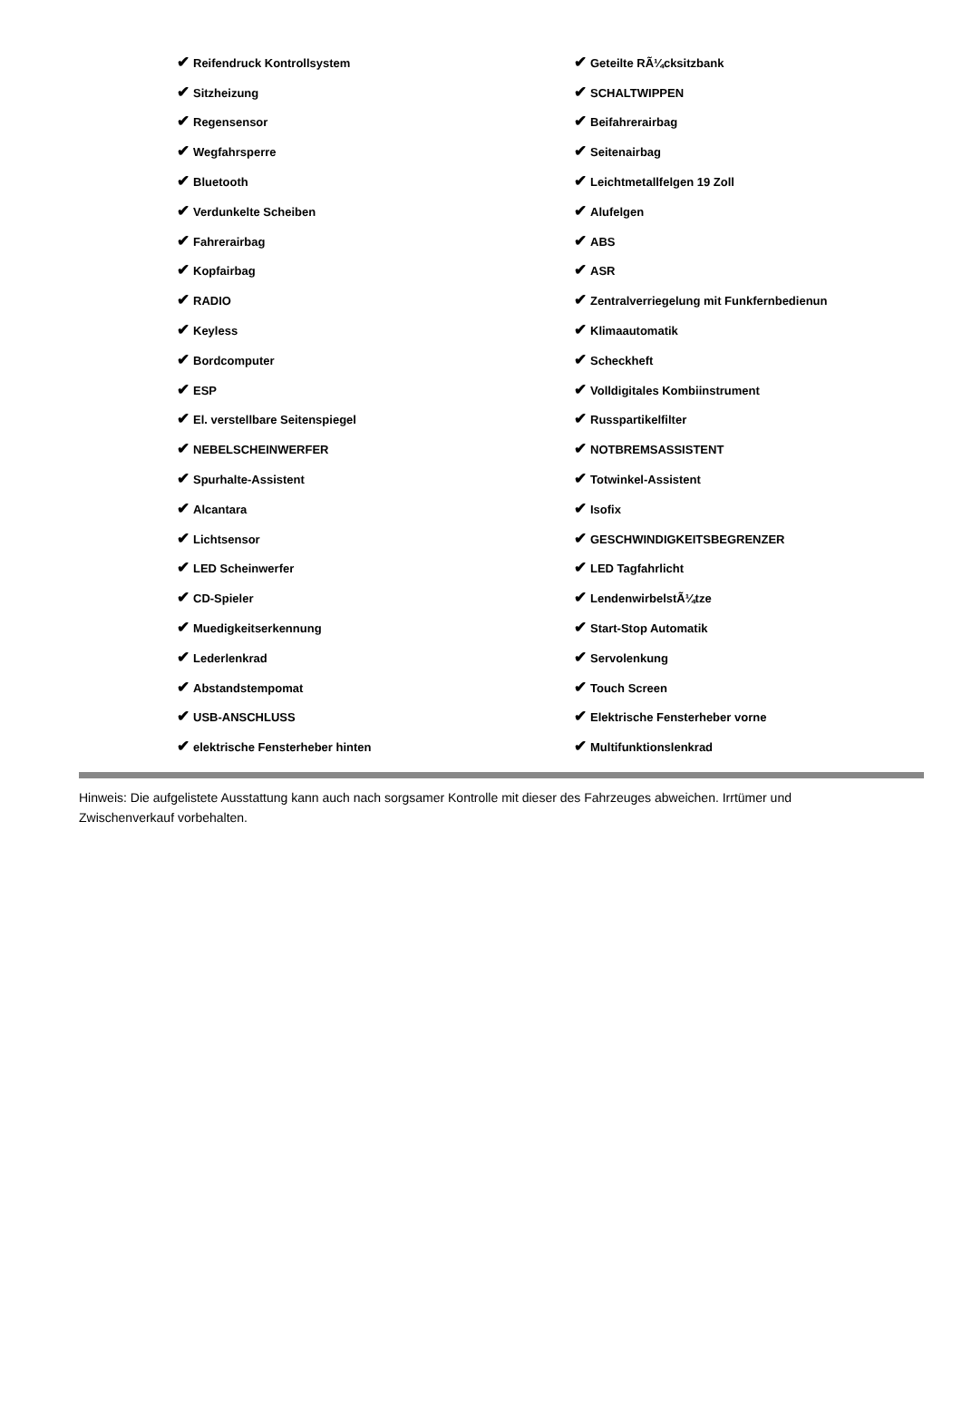| ✔ Reifendruck Kontrollsystem | ✔ Geteilte RÃ¼cksitzbank |
| ✔ Sitzheizung | ✔ SCHALTWIPPEN |
| ✔ Regensensor | ✔ Beifahrerairbag |
| ✔ Wegfahrsperre | ✔ Seitenairbag |
| ✔ Bluetooth | ✔ Leichtmetallfelgen 19 Zoll |
| ✔ Verdunkelte Scheiben | ✔ Alufelgen |
| ✔ Fahrerairbag | ✔ ABS |
| ✔ Kopfairbag | ✔ ASR |
| ✔ RADIO | ✔ Zentralverriegelung mit Funkfernbedienun |
| ✔ Keyless | ✔ Klimaautomatik |
| ✔ Bordcomputer | ✔ Scheckheft |
| ✔ ESP | ✔ Volldigitales Kombiinstrument |
| ✔ El. verstellbare Seitenspiegel | ✔ Russpartikelfilter |
| ✔ NEBELSCHEINWERFER | ✔ NOTBREMSASSISTENT |
| ✔ Spurhalte-Assistent | ✔ Totwinkel-Assistent |
| ✔ Alcantara | ✔ Isofix |
| ✔ Lichtsensor | ✔ GESCHWINDIGKEITSBEGRENZER |
| ✔ LED Scheinwerfer | ✔ LED Tagfahrlicht |
| ✔ CD-Spieler | ✔ LendenwirbelstÃ¼tze |
| ✔ Muedigkeitserkennung | ✔ Start-Stop Automatik |
| ✔ Lederlenkrad | ✔ Servolenkung |
| ✔ Abstandstempomat | ✔ Touch Screen |
| ✔ USB-ANSCHLUSS | ✔ Elektrische Fensterheber vorne |
| ✔ elektrische Fensterheber hinten | ✔ Multifunktionslenkrad |
Hinweis: Die aufgelistete Ausstattung kann auch nach sorgsamer Kontrolle mit dieser des Fahrzeuges abweichen. Irrtümer und Zwischenverkauf vorbehalten.